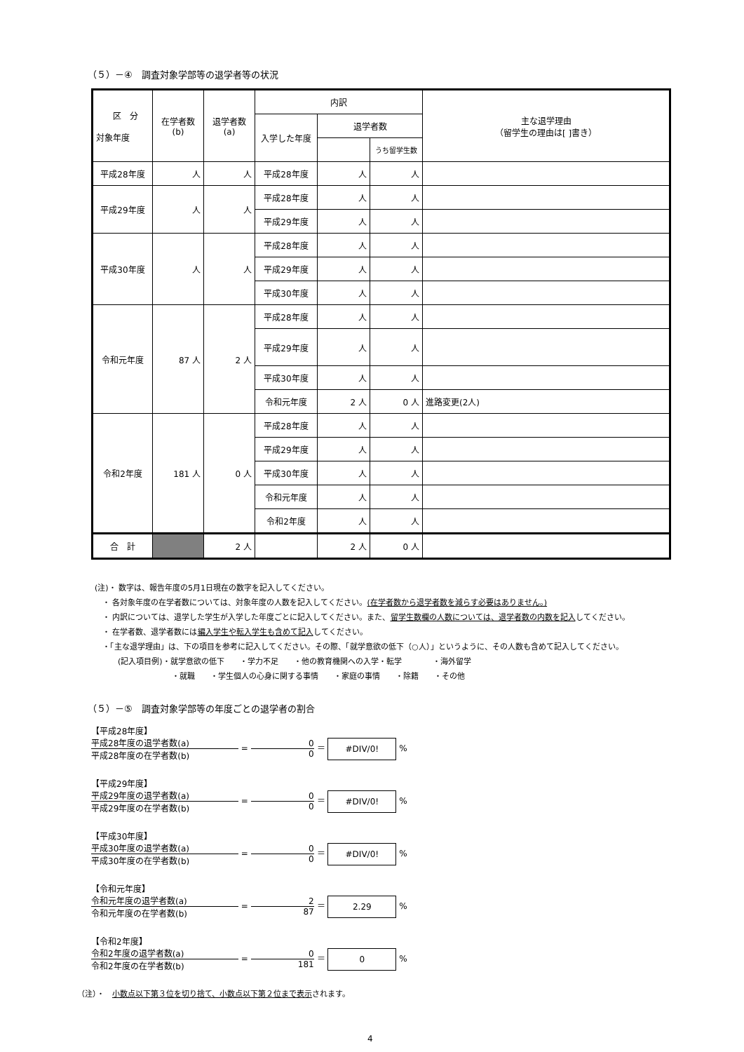（５）－④　調査対象学部等の退学者等の状況
| 区 分 対象年度 | 在学者数(b) | 退学者数(a) | 内訳 | | | 主な退学理由 （留学生の理由は[ ]書き） |
| --- | --- | --- | --- | --- | --- | --- |
| | | | 入学した年度 | 退学者数 | | |
| | | | | | うち留学生数 | |
| 平成28年度 | 人 | 人 | 平成28年度 | 人 | 人 | |
| 平成29年度 | 人 | 人 | 平成28年度 | 人 | 人 | |
| | | | 平成29年度 | 人 | 人 | |
| 平成30年度 | 人 | 人 | 平成28年度 | 人 | 人 | |
| | | | 平成29年度 | 人 | 人 | |
| | | | 平成30年度 | 人 | 人 | |
| 令和元年度 | 87 人 | 2 人 | 平成28年度 | 人 | 人 | |
| | | | 平成29年度 | 人 | 人 | |
| | | | 平成30年度 | 人 | 人 | |
| | | | 令和元年度 | 2 人 | 0 人 | 進路変更(2人) |
| 令和2年度 | 181 人 | 0 人 | 平成28年度 | 人 | 人 | |
| | | | 平成29年度 | 人 | 人 | |
| | | | 平成30年度 | 人 | 人 | |
| | | | 令和元年度 | 人 | 人 | |
| | | | 令和2年度 | 人 | 人 | |
| 合 計 | | 2 人 | | 2 人 | 0 人 | |
(注)・ 数字は、報告年度の5月1日現在の数字を記入してください。
　・ 各対象年度の在学者数については、対象年度の人数を記入してください。(在学者数から退学者数を減らす必要はありません。)
　・ 内訳については、退学した学生が入学した年度ごとに記入してください。また、留学生数欄の人数については、退学者数の内数を記入してください。
　・ 在学者数、退学者数には編入学生や転入学生も含めて記入してください。
　・「主な退学理由」は、下の項目を参考に記入してください。その際、「就学意欲の低下（○人）」というように、その人数も含めて記入してください。
　　　(記入項目例)・就学意欲の低下　　・学力不足　　・他の教育機関への入学・転学　　　　・海外留学
　　　　　　　　　　・就職　　・学生個人の心身に関する事情　　・家庭の事情　　・除籍　　・その他
（５）－⑤　調査対象学部等の年度ごとの退学者の割合
【平成28年度】
平成28年度の退学者数(a)
平成28年度の在学者数(b)
=
0
0
＝ #DIV/0! %
【平成29年度】
平成29年度の退学者数(a)
平成29年度の在学者数(b)
=
0
0
＝ #DIV/0! %
【平成30年度】
平成30年度の退学者数(a)
平成30年度の在学者数(b)
=
0
0
＝ #DIV/0! %
【令和元年度】
令和元年度の退学者数(a)
令和元年度の在学者数(b)
=
2
87
＝ 2.29 %
【令和2年度】
令和2年度の退学者数(a)
令和2年度の在学者数(b)
=
0
181
＝ 0 %
（注）・　小数点以下第３位を切り捨て、小数点以下第２位まで表示されます。
4